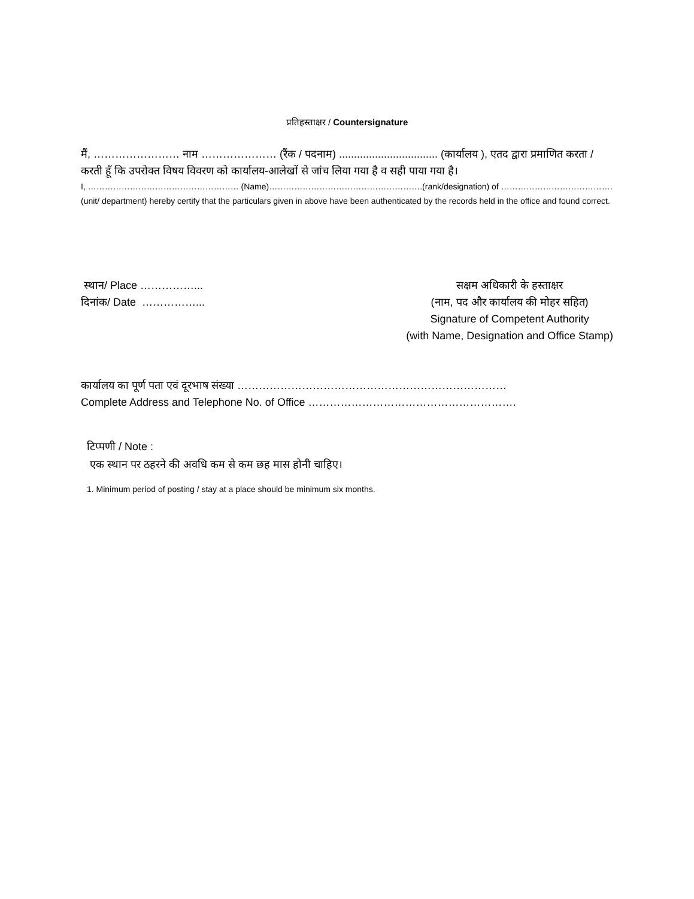प्रतिहस्ताक्षर / Countersignature
मैं, …………………… नाम ………………… (रैंक / पदनाम) ................................. (कार्यालय ), एतद द्वारा प्रमाणित करता / करती हूँ कि उपरोक्त विषय विवरण को कार्यालय-आलेखों से जांच लिया गया है व सही पाया गया है।
I, ……………………………………………… (Name)……………………………………………….(rank/designation) of …………………………………. (unit/ department) hereby certify that the particulars given in above have been authenticated by the records held in the office and found correct.
स्थान/ Place ……………...
दिनांक/ Date ……………...
सक्षम अधिकारी के हस्ताक्षर
(नाम, पद और कार्यालय की मोहर सहित)
Signature of Competent Authority
(with Name, Designation and Office Stamp)
कार्यालय का पूर्ण पता एवं दूरभाष संख्या …………………………………………………………………
Complete Address and Telephone No. of Office ………………………………………………….
टिप्पणी / Note :
एक स्थान पर ठहरने की अवधि कम से कम छह मास होनी चाहिए।
1. Minimum period of posting / stay at a place should be minimum six months.